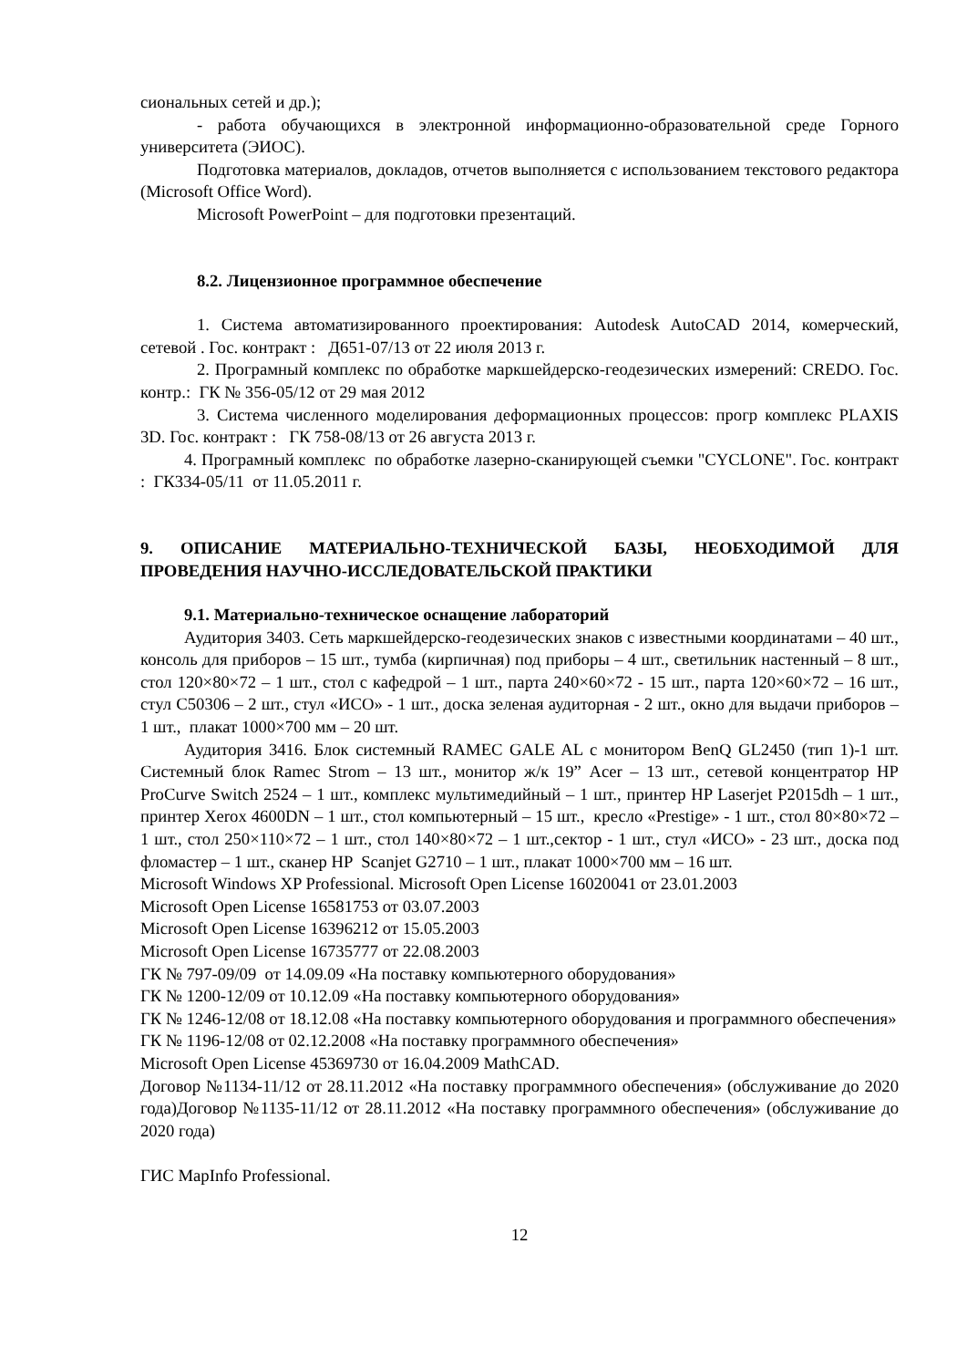сиональных сетей и др.);
- работа обучающихся в электронной информационно-образовательной среде Горного университета (ЭИОС).
Подготовка материалов, докладов, отчетов выполняется с использованием текстового редактора (Microsoft Office Word).
Microsoft PowerPoint – для подготовки презентаций.
8.2. Лицензионное программное обеспечение
1. Система автоматизированного проектирования: Autodesk AutoCAD 2014, комерческий, сетевой . Гос. контракт : Д651-07/13 от 22 июля 2013 г.
2. Програмный комплекс по обработке маркшейдерско-геодезических измерений: CREDO. Гос. контр.: ГК № 356-05/12 от 29 мая 2012
3. Система численного моделирования деформационных процессов: прогр комплекс PLAXIS 3D. Гос. контракт : ГК 758-08/13 от 26 августа 2013 г.
4. Програмный комплекс по обработке лазерно-сканирующей съемки "CYCLONE". Гос. контракт : ГК334-05/11 от 11.05.2011 г.
9. ОПИСАНИЕ МАТЕРИАЛЬНО-ТЕХНИЧЕСКОЙ БАЗЫ, НЕОБХОДИМОЙ ДЛЯ ПРОВЕДЕНИЯ НАУЧНО-ИССЛЕДОВАТЕЛЬСКОЙ ПРАКТИКИ
9.1. Материально-техническое оснащение лабораторий
Аудитория 3403. Сеть маркшейдерско-геодезических знаков с известными координатами – 40 шт., консоль для приборов – 15 шт., тумба (кирпичная) под приборы – 4 шт., светильник настенный – 8 шт., стол 120×80×72 – 1 шт., стол с кафедрой – 1 шт., парта 240×60×72 - 15 шт., парта 120×60×72 – 16 шт., стул С50306 – 2 шт., стул «ИСО» - 1 шт., доска зеленая аудиторная - 2 шт., окно для выдачи приборов – 1 шт., плакат 1000×700 мм – 20 шт.
Аудитория 3416. Блок системный RAMEC GALE AL с монитором BenQ GL2450 (тип 1)-1 шт. Системный блок Ramec Strom – 13 шт., монитор ж/к 19” Acer – 13 шт., сетевой концентратор HP ProCurve Switch 2524 – 1 шт., комплекс мультимедийный – 1 шт., принтер HP Laserjet P2015dh – 1 шт., принтер Xerox 4600DN – 1 шт., стол компьютерный – 15 шт., кресло «Prestige» - 1 шт., стол 80×80×72 – 1 шт., стол 250×110×72 – 1 шт., стол 140×80×72 – 1 шт.,сектор - 1 шт., стул «ИСО» - 23 шт., доска под фломастер – 1 шт., сканер HP Scanjet G2710 – 1 шт., плакат 1000×700 мм – 16 шт.
Microsoft Windows XP Professional. Microsoft Open License 16020041 от 23.01.2003
Microsoft Open License 16581753 от 03.07.2003
Microsoft Open License 16396212 от 15.05.2003
Microsoft Open License 16735777 от 22.08.2003
ГК № 797-09/09 от 14.09.09 «На поставку компьютерного оборудования»
ГК № 1200-12/09 от 10.12.09 «На поставку компьютерного оборудования»
ГК № 1246-12/08 от 18.12.08 «На поставку компьютерного оборудования и программного обеспечения»
ГК № 1196-12/08 от 02.12.2008 «На поставку программного обеспечения»
Microsoft Open License 45369730 от 16.04.2009 MathCAD.
Договор №1134-11/12 от 28.11.2012 «На поставку программного обеспечения» (обслуживание до 2020 года)Договор №1135-11/12 от 28.11.2012 «На поставку программного обеспечения» (обслуживание до 2020 года)
ГИС MapInfo Professional.
12